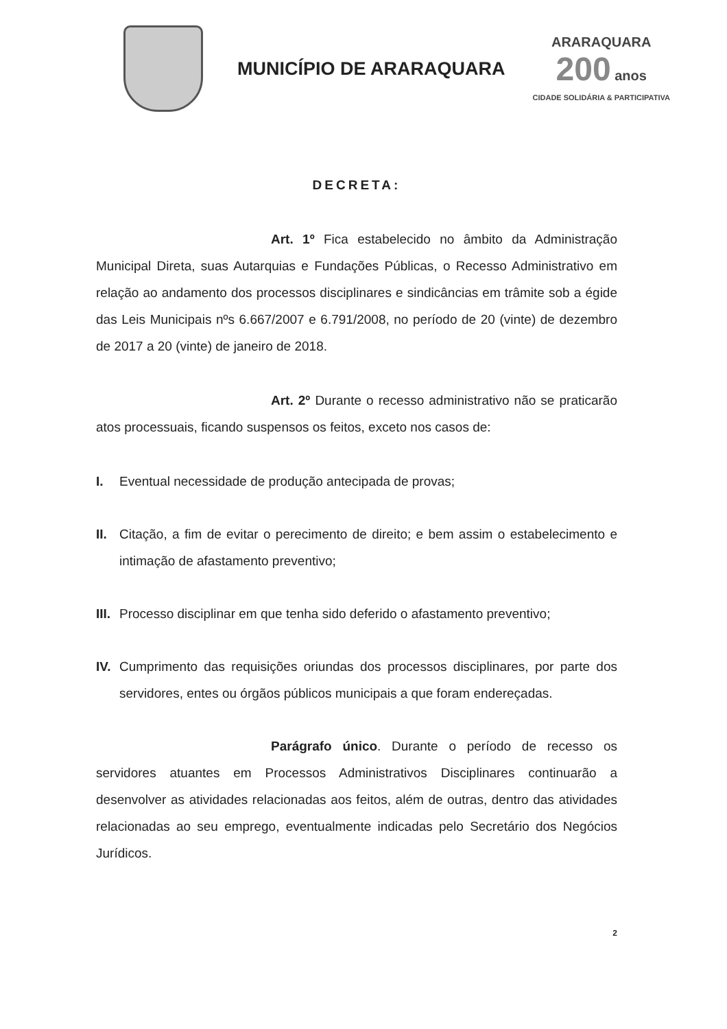MUNICÍPIO DE ARARAQUARA
ARARAQUARA
200 anos
CIDADE SOLIDÁRIA & PARTICIPATIVA
DECRETA:
Art. 1º Fica estabelecido no âmbito da Administração Municipal Direta, suas Autarquias e Fundações Públicas, o Recesso Administrativo em relação ao andamento dos processos disciplinares e sindicâncias em trâmite sob a égide das Leis Municipais nºs 6.667/2007 e 6.791/2008, no período de 20 (vinte) de dezembro de 2017 a 20 (vinte) de janeiro de 2018.
Art. 2º Durante o recesso administrativo não se praticarão atos processuais, ficando suspensos os feitos, exceto nos casos de:
I. Eventual necessidade de produção antecipada de provas;
II. Citação, a fim de evitar o perecimento de direito; e bem assim o estabelecimento e intimação de afastamento preventivo;
III. Processo disciplinar em que tenha sido deferido o afastamento preventivo;
IV. Cumprimento das requisições oriundas dos processos disciplinares, por parte dos servidores, entes ou órgãos públicos municipais a que foram endereçadas.
Parágrafo único. Durante o período de recesso os servidores atuantes em Processos Administrativos Disciplinares continuarão a desenvolver as atividades relacionadas aos feitos, além de outras, dentro das atividades relacionadas ao seu emprego, eventualmente indicadas pelo Secretário dos Negócios Jurídicos.
2